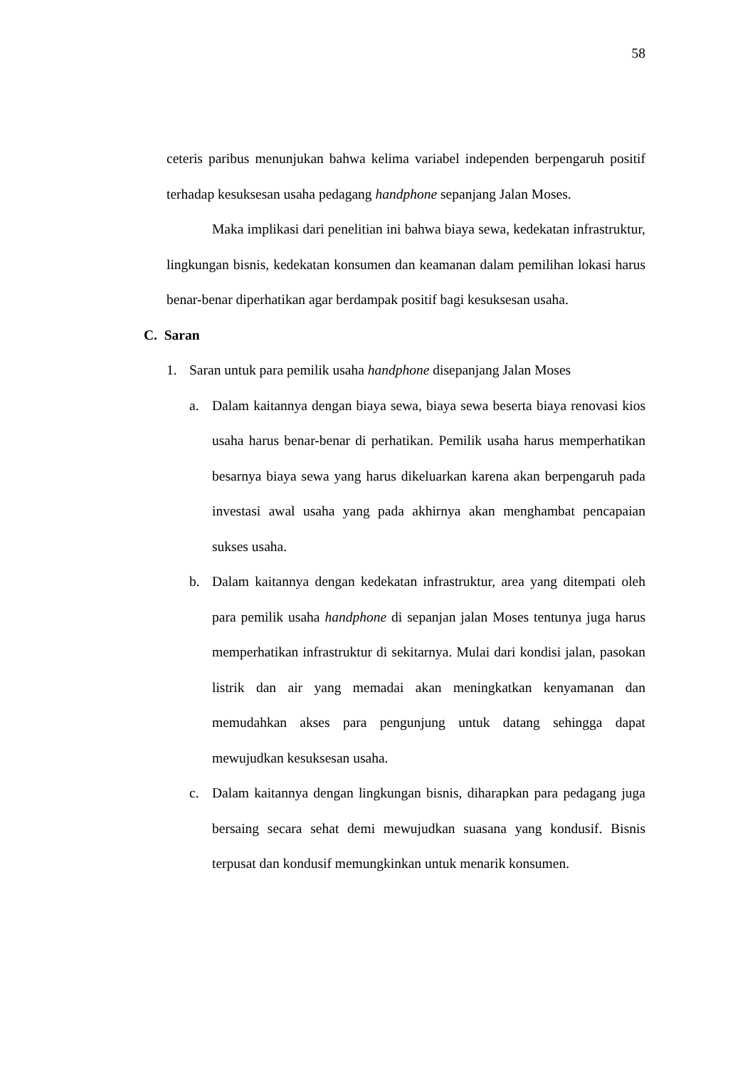58
ceteris paribus menunjukan bahwa kelima variabel independen berpengaruh positif terhadap kesuksesan usaha pedagang handphone sepanjang Jalan Moses.
Maka implikasi dari penelitian ini bahwa biaya sewa, kedekatan infrastruktur, lingkungan bisnis, kedekatan konsumen dan keamanan dalam pemilihan lokasi harus benar-benar diperhatikan agar berdampak positif bagi kesuksesan usaha.
C. Saran
1. Saran untuk para pemilik usaha handphone disepanjang Jalan Moses
a. Dalam kaitannya dengan biaya sewa, biaya sewa beserta biaya renovasi kios usaha harus benar-benar di perhatikan. Pemilik usaha harus memperhatikan besarnya biaya sewa yang harus dikeluarkan karena akan berpengaruh pada investasi awal usaha yang pada akhirnya akan menghambat pencapaian sukses usaha.
b. Dalam kaitannya dengan kedekatan infrastruktur, area yang ditempati oleh para pemilik usaha handphone di sepanjan jalan Moses tentunya juga harus memperhatikan infrastruktur di sekitarnya. Mulai dari kondisi jalan, pasokan listrik dan air yang memadai akan meningkatkan kenyamanan dan memudahkan akses para pengunjung untuk datang sehingga dapat mewujudkan kesuksesan usaha.
c. Dalam kaitannya dengan lingkungan bisnis, diharapkan para pedagang juga bersaing secara sehat demi mewujudkan suasana yang kondusif. Bisnis terpusat dan kondusif memungkinkan untuk menarik konsumen.